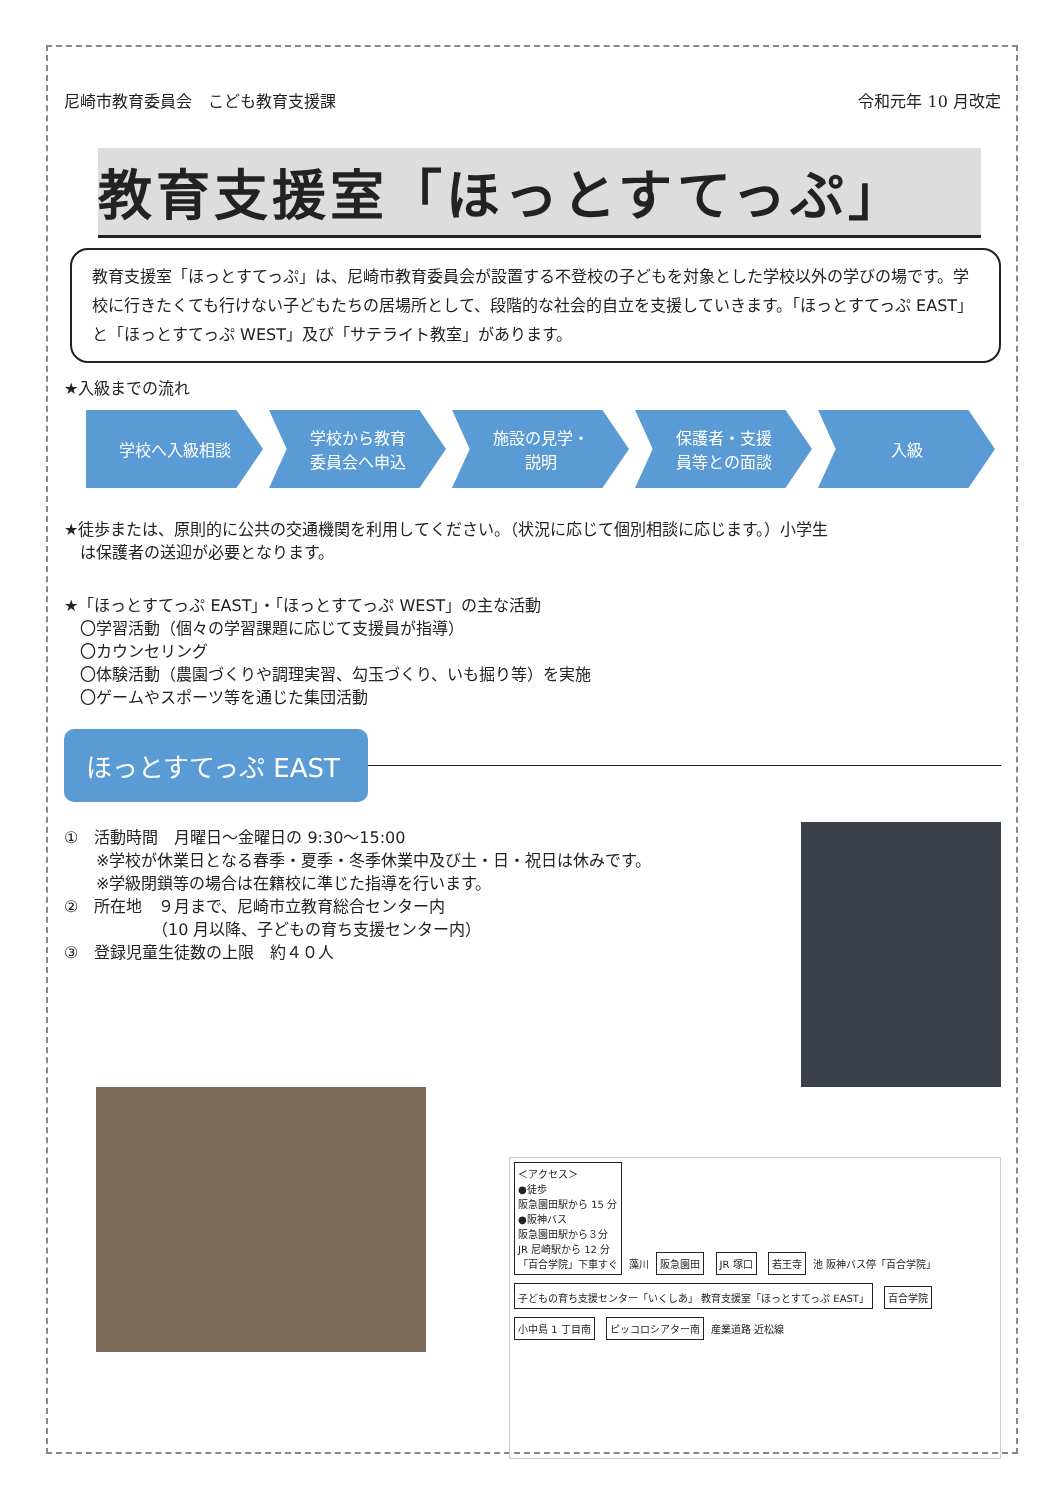尼崎市教育委員会　こども教育支援課 令和元年 10 月改定
教育支援室「ほっとすてっぷ」
教育支援室「ほっとすてっぷ」は、尼崎市教育委員会が設置する不登校の子どもを対象とした学校以外の学びの場です。学校に行きたくても行けない子どもたちの居場所として、段階的な社会的自立を支援していきます。「ほっとすてっぷ EAST」と「ほっとすてっぷ WEST」及び「サテライト教室」があります。
★入級までの流れ
学校へ入級相談 学校から教育
委員会へ申込
施設の見学・
説明
保護者・支援
員等との面談
入級
★徒歩または、原則的に公共の交通機関を利用してください。（状況に応じて個別相談に応じます。）小学生
　は保護者の送迎が必要となります。
★「ほっとすてっぷ EAST」・「ほっとすてっぷ WEST」の主な活動
　〇学習活動（個々の学習課題に応じて支援員が指導）
　〇カウンセリング
　〇体験活動（農園づくりや調理実習、勾玉づくり、いも掘り等）を実施
　〇ゲームやスポーツ等を通じた集団活動
ほっとすてっぷ EAST
①　活動時間　月曜日～金曜日の 9:30～15:00
　　※学校が休業日となる春季・夏季・冬季休業中及び土・日・祝日は休みです。
　　※学級閉鎖等の場合は在籍校に準じた指導を行います。
②　所在地　９月まで、尼崎市立教育総合センター内
　　　　　　（10 月以降、子どもの育ち支援センター内）
③　登録児童生徒数の上限　約４０人
＜アクセス＞
●徒歩
阪急園田駅から 15 分
●阪神バス
阪急園田駅から３分
JR 尼崎駅から 12 分
「百合学院」下車すぐ
藻川
阪急園田 JR 塚口 若王寺
池 阪神バス停「百合学院」
子どもの育ち支援センター「いくしあ」 教育支援室「ほっとすてっぷ EAST」
百合学院 小中島 1 丁目南 ピッコロシアター南
産業道路 近松線